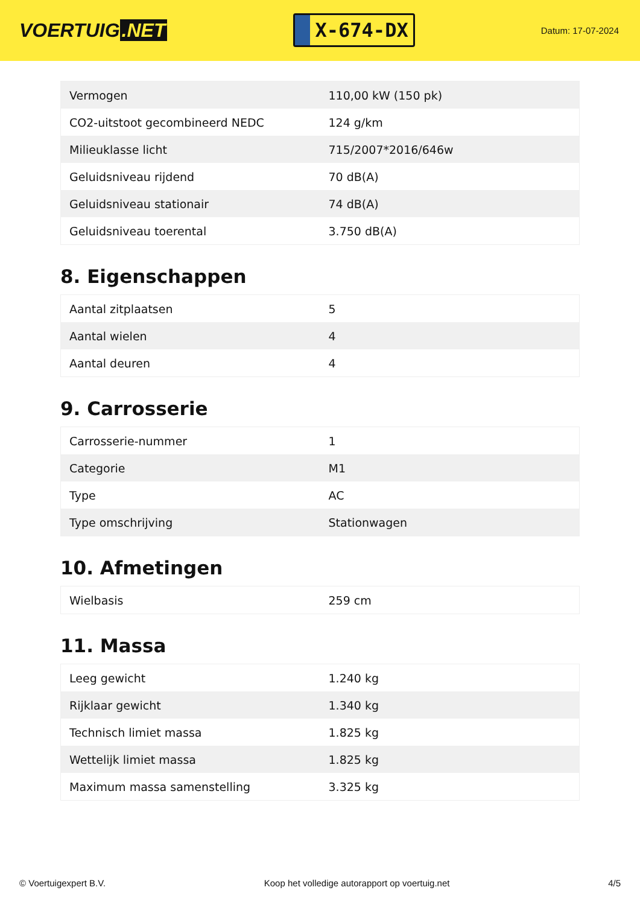VOERTUIG.NET
X-674-DX
Datum: 17-07-2024
| Vermogen | 110,00 kW (150 pk) |
| CO2-uitstoot gecombineerd NEDC | 124 g/km |
| Milieuklasse licht | 715/2007*2016/646w |
| Geluidsniveau rijdend | 70 dB(A) |
| Geluidsniveau stationair | 74 dB(A) |
| Geluidsniveau toerental | 3.750 dB(A) |
8. Eigenschappen
| Aantal zitplaatsen | 5 |
| Aantal wielen | 4 |
| Aantal deuren | 4 |
9. Carrosserie
| Carrosserie-nummer | 1 |
| Categorie | M1 |
| Type | AC |
| Type omschrijving | Stationwagen |
10. Afmetingen
| Wielbasis | 259 cm |
11. Massa
| Leeg gewicht | 1.240 kg |
| Rijklaar gewicht | 1.340 kg |
| Technisch limiet massa | 1.825 kg |
| Wettelijk limiet massa | 1.825 kg |
| Maximum massa samenstelling | 3.325 kg |
© Voertuigexpert B.V. Koop het volledige autorapport op voertuig.net 4/5